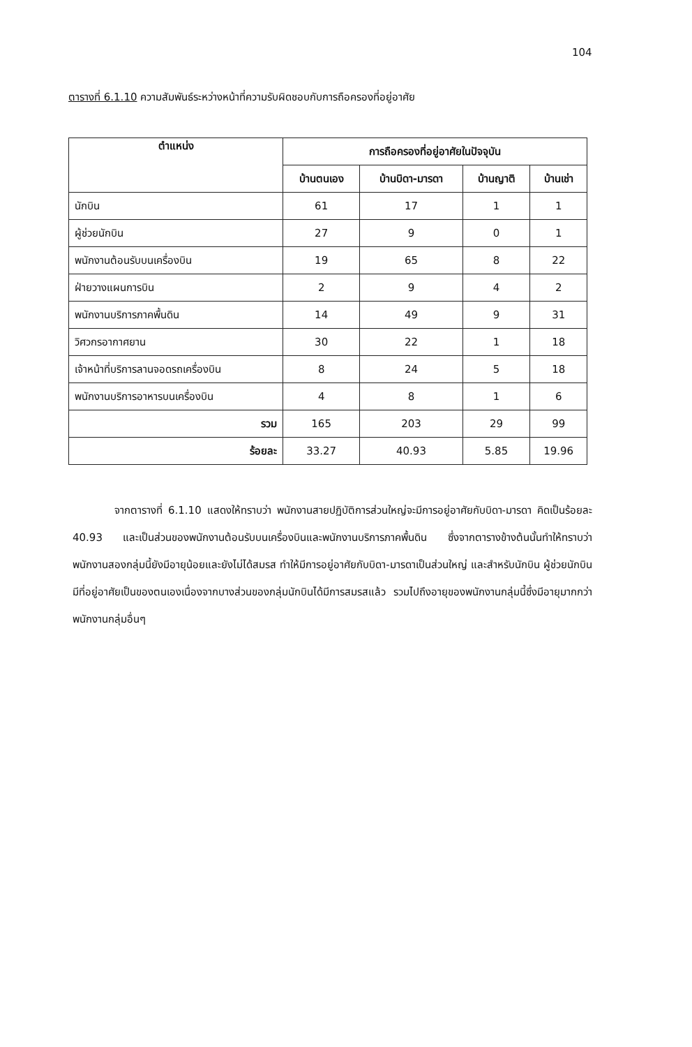104
ตารางที่ 6.1.10 ความสัมพันธ์ระหว่างหน้าที่ความรับผิดชอบกับการถือครองที่อยู่อาศัย
| ตำแหน่ง | การถือครองที่อยู่อาศัยในปัจจุบัน | | | |
| --- | --- | --- | --- | --- |
| | บ้านตนเอง | บ้านบิดา-มารดา | บ้านญาติ | บ้านเช่า |
| นักบิน | 61 | 17 | 1 | 1 |
| ผู้ช่วยนักบิน | 27 | 9 | 0 | 1 |
| พนักงานต้อนรับบนเครื่องบิน | 19 | 65 | 8 | 22 |
| ฝ่ายวางแผนการบิน | 2 | 9 | 4 | 2 |
| พนักงานบริการภาคพื้นดิน | 14 | 49 | 9 | 31 |
| วิศวกรอากาศยาน | 30 | 22 | 1 | 18 |
| เจ้าหน้าที่บริการลานจอดรถเครื่องบิน | 8 | 24 | 5 | 18 |
| พนักงานบริการอาหารบนเครื่องบิน | 4 | 8 | 1 | 6 |
| รวม | 165 | 203 | 29 | 99 |
| ร้อยละ | 33.27 | 40.93 | 5.85 | 19.96 |
    จากตารางที่ 6.1.10 แสดงให้ทราบว่า พนักงานสายปฏิบัติการส่วนใหญ่จะมีการอยู่อาศัยกับบิดา-มารดา คิดเป็นร้อยละ 40.93 และเป็นส่วนของพนักงานต้อนรับบนเครื่องบินและพนักงานบริการภาคพื้นดิน ซึ่งจากตารางข้างต้นนั้นทำให้ทราบว่า พนักงานสองกลุ่มนี้ยังมีอายุน้อยและยังไม่ได้สมรส ทำให้มีการอยู่อาศัยกับบิดา-มารดาเป็นส่วนใหญ่ และสำหรับนักบิน ผู้ช่วยนักบินมีที่อยู่อาศัยเป็นของตนเองเนื่องจากบางส่วนของกลุ่มนักบินได้มีการสมรสแล้ว รวมไปถึงอายุของพนักงานกลุ่มนี้ซึ่งมีอายุมากกว่าพนักงานกลุ่มอื่นๆ